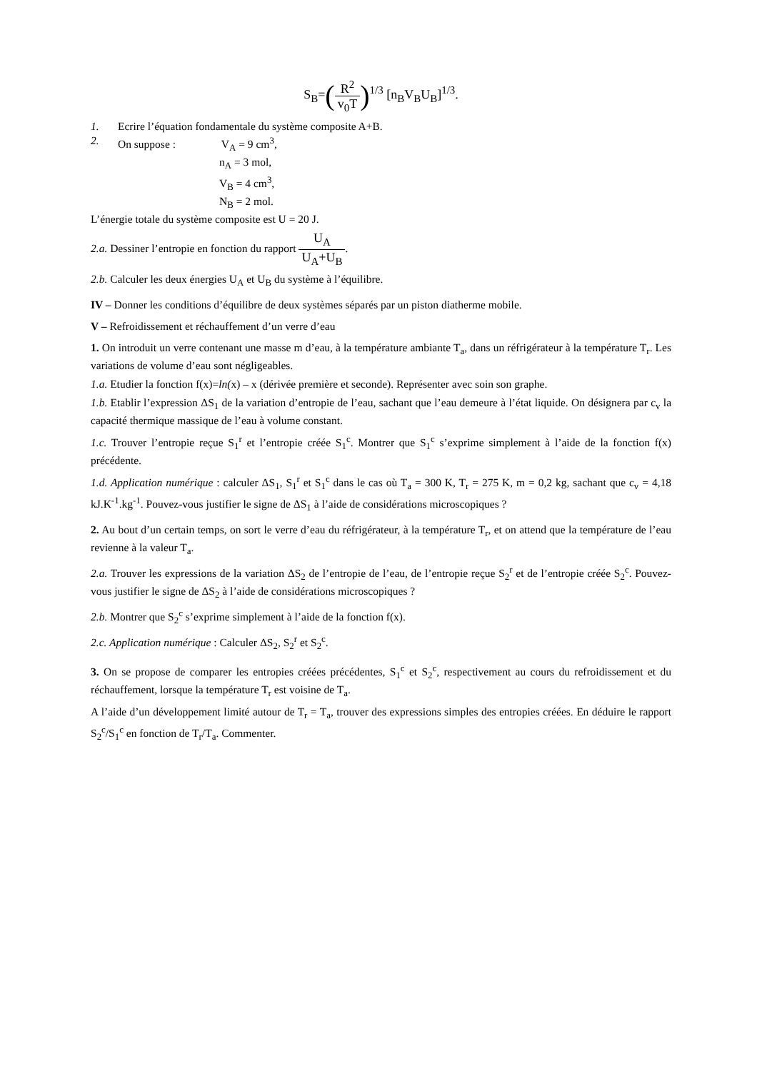S<sub>B</sub>=(R<sup>2</sup> v<sub>0</sub>T)<sup>1/3</sup> [n<sub>B</sub>V<sub>B</sub>U<sub>B</sub>]<sup>1/3</sup>.
1. Ecrire l’équation fondamentale du système composite A+B.
2. On suppose : V<sub>A</sub> = 9 cm<sup>3</sup>,
n<sub>A</sub> = 3 mol,
V<sub>B</sub> = 4 cm<sup>3</sup>,
N<sub>B</sub> = 2 mol.
L’énergie totale du système composite est U = 20 J.
2.a. Dessiner l’entropie en fonction du rapport U<sub>A</sub> U<sub>A</sub>+U<sub>B</sub>.
2.b. Calculer les deux énergies U<sub>A</sub> et U<sub>B</sub> du système à l’équilibre.
IV – Donner les conditions d’équilibre de deux systèmes séparés par un piston diatherme mobile.
V – Refroidissement et réchauffement d’un verre d’eau
1. On introduit un verre contenant une masse m d’eau, à la température ambiante T<sub>a</sub>, dans un réfrigérateur à la température T<sub>r</sub>. Les variations de volume d’eau sont négligeables.
1.a. Etudier la fonction f(x)=ln(x) – x (dérivée première et seconde). Représenter avec soin son graphe.
1.b. Etablir l’expression ΔS<sub>1</sub> de la variation d’entropie de l’eau, sachant que l’eau demeure à l’état liquide. On désignera par c<sub>v</sub> la capacité thermique massique de l’eau à volume constant.
1.c. Trouver l’entropie reçue S<sub>1</sub><sup>r</sup> et l’entropie créée S<sub>1</sub><sup>c</sup>. Montrer que S<sub>1</sub><sup>c</sup> s’exprime simplement à l’aide de la fonction f(x) précédente.
1.d. Application numérique : calculer ΔS<sub>1</sub>, S<sub>1</sub><sup>r</sup> et S<sub>1</sub><sup>c</sup> dans le cas où T<sub>a</sub> = 300 K, T<sub>r</sub> = 275 K, m = 0,2 kg, sachant que c<sub>v</sub> = 4,18 kJ.K<sup>-1</sup>.kg<sup>-1</sup>. Pouvez-vous justifier le signe de ΔS<sub>1</sub> à l’aide de considérations microscopiques ?
2. Au bout d’un certain temps, on sort le verre d’eau du réfrigérateur, à la température T<sub>r</sub>, et on attend que la température de l’eau revienne à la valeur T<sub>a</sub>.
2.a. Trouver les expressions de la variation ΔS<sub>2</sub> de l’entropie de l’eau, de l’entropie reçue S<sub>2</sub><sup>r</sup> et de l’entropie créée S<sub>2</sub><sup>c</sup>. Pouvez-vous justifier le signe de ΔS<sub>2</sub> à l’aide de considérations microscopiques ?
2.b. Montrer que S<sub>2</sub><sup>c</sup> s’exprime simplement à l’aide de la fonction f(x).
2.c. Application numérique : Calculer ΔS<sub>2</sub>, S<sub>2</sub><sup>r</sup> et S<sub>2</sub><sup>c</sup>.
3. On se propose de comparer les entropies créées précédentes, S<sub>1</sub><sup>c</sup> et S<sub>2</sub><sup>c</sup>, respectivement au cours du refroidissement et du réchauffement, lorsque la température T<sub>r</sub> est voisine de T<sub>a</sub>.
A l’aide d’un développement limité autour de T<sub>r</sub> = T<sub>a</sub>, trouver des expressions simples des entropies créées. En déduire le rapport S<sub>2</sub><sup>c</sup>/S<sub>1</sub><sup>c</sup> en fonction de T<sub>r</sub>/T<sub>a</sub>. Commenter.